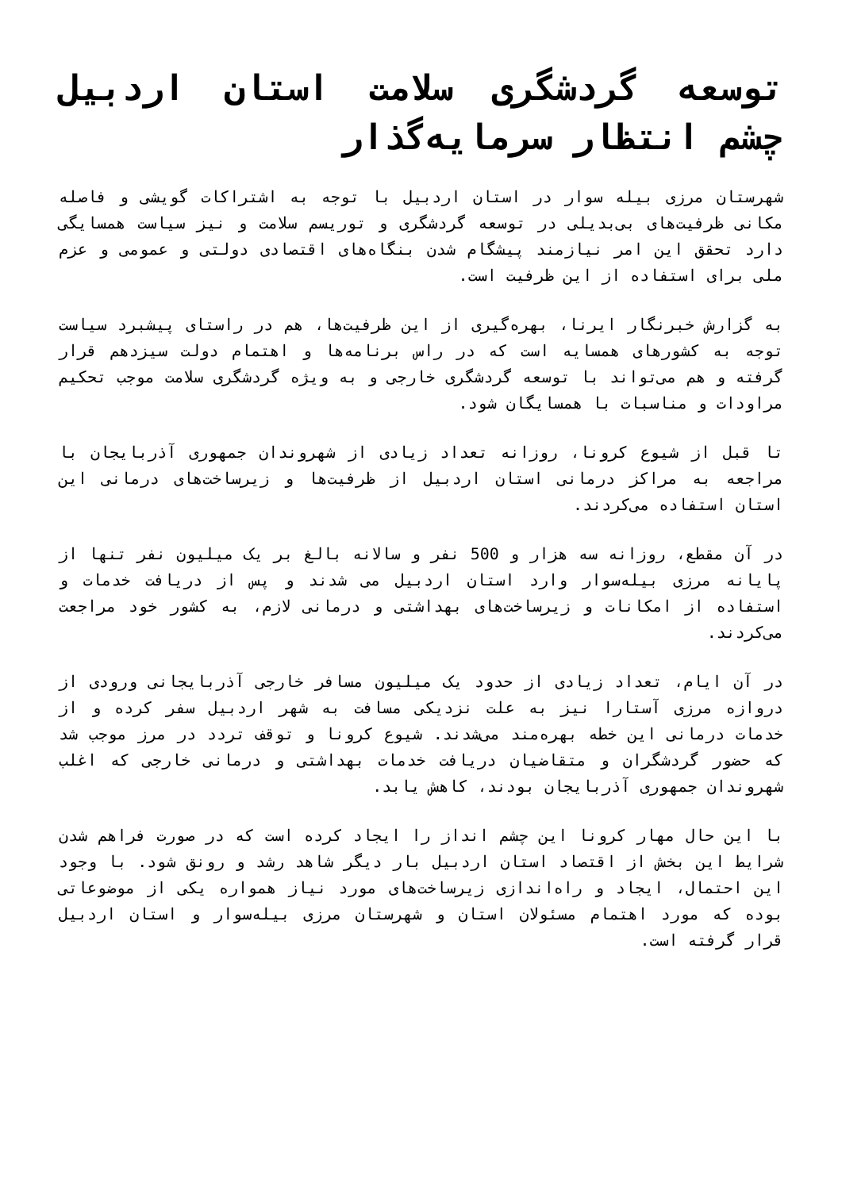توسعه گردشگری سلامت استان اردبیل چشم انتظار سرمایه‌گذار
شهرستان مرزی بیله سوار در استان اردبیل با توجه به اشتراکات گویشی و فاصله مکانی ظرفیت‌های بی‌بدیلی در توسعه گردشگری و توریسم سلامت و نیز سیاست همسایگی دارد تحقق این امر نیازمند پیشگام شدن بنگاه‌های اقتصادی دولتی و عمومی و عزم ملی برای استفاده از این ظرفیت است.
به گزارش خبرنگار ایرنا، بهره‌گیری از این ظرفیت‌ها، هم در راستای پیشبرد سیاست توجه به کشورهای همسایه است که در راس برنامه‌ها و اهتمام دولت سیزدهم قرار گرفته و هم می‌تواند با توسعه گردشگری خارجی و به ویژه گردشگری سلامت موجب تحکیم مراودات و مناسبات با همسایگان شود.
تا قبل از شیوع کرونا، روزانه تعداد زیادی از شهروندان جمهوری آذربایجان با مراجعه به مراکز درمانی استان اردبیل از ظرفیت‌ها و زیرساخت‌های درمانی این استان استفاده می‌کردند.
در آن مقطع، روزانه سه هزار و 500 نفر و سالانه بالغ بر یک میلیون نفر تنها از پایانه مرزی بیله‌سوار وارد استان اردبیل می شدند و پس از دریافت خدمات و استفاده از امکانات و زیرساخت‌های بهداشتی و درمانی لازم، به کشور خود مراجعت می‌کردند.
در آن ایام، تعداد زیادی از حدود یک میلیون مسافر خارجی آذربایجانی ورودی از دروازه مرزی آستارا نیز به علت نزدیکی مسافت به شهر اردبیل سفر کرده و از خدمات درمانی این خطه بهره‌مند می‌شدند. شیوع کرونا و توقف تردد در مرز موجب شد که حضور گردشگران و متقاضیان دریافت خدمات بهداشتی و درمانی خارجی که اغلب شهروندان جمهوری آذربایجان بودند، کاهش یابد.
با این حال مهار کرونا این چشم انداز را ایجاد کرده است که در صورت فراهم شدن شرایط این بخش از اقتصاد استان اردبیل بار دیگر شاهد رشد و رونق شود. با وجود این احتمال، ایجاد و راه‌اندازی زیرساخت‌های مورد نیاز همواره یکی از موضوعاتی بوده که مورد اهتمام مسئولان استان و شهرستان مرزی بیله‌سوار و استان اردبیل قرار گرفته است.